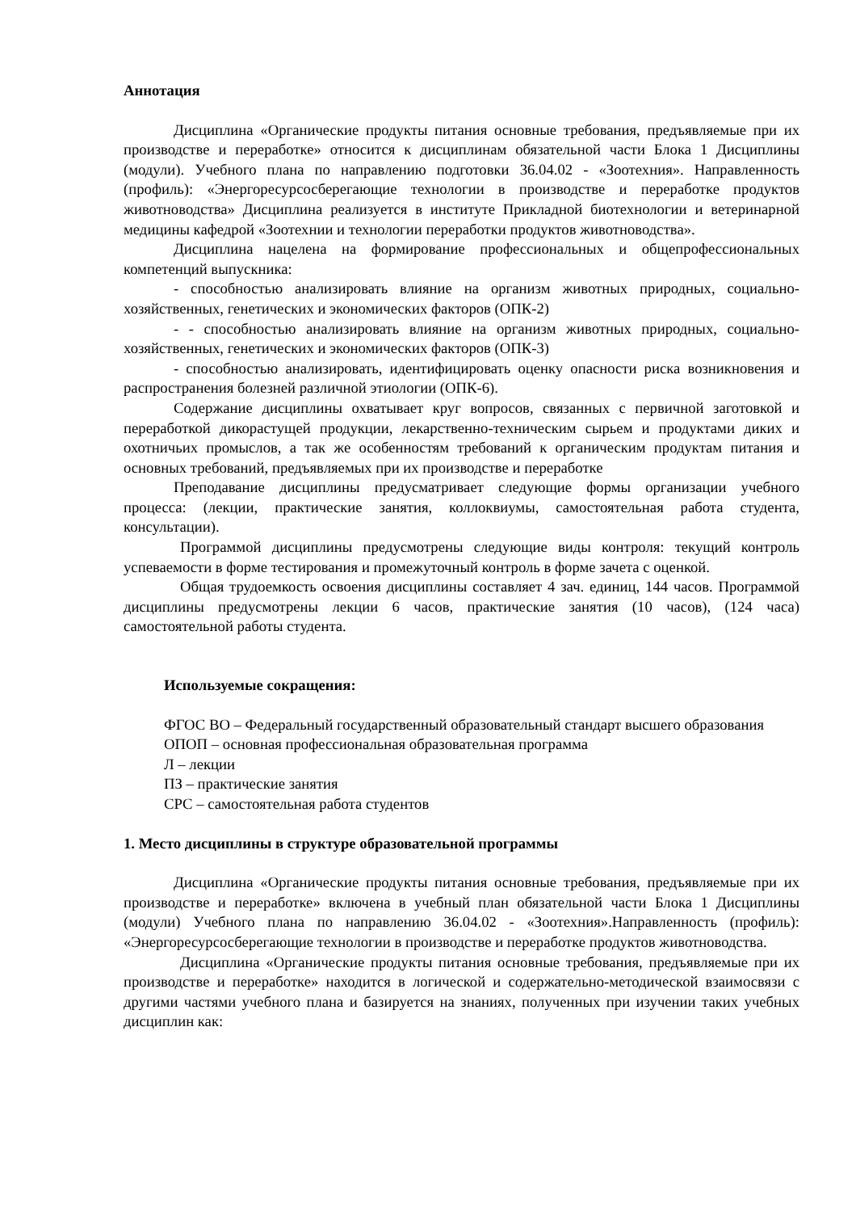Аннотация
Дисциплина «Органические продукты питания основные требования, предъявляемые при их производстве и переработке» относится к дисциплинам обязательной части Блока 1 Дисциплины (модули). Учебного плана по направлению подготовки 36.04.02 - «Зоотехния». Направленность (профиль): «Энергоресурсосберегающие технологии в производстве и переработке продуктов животноводства» Дисциплина реализуется в институте Прикладной биотехнологии и ветеринарной медицины кафедрой «Зоотехнии и технологии переработки продуктов животноводства».
Дисциплина нацелена на формирование профессиональных и общепрофессиональных компетенций выпускника:
- способностью анализировать влияние на организм животных природных, социально-хозяйственных, генетических и экономических факторов (ОПК-2)
- - способностью анализировать влияние на организм животных природных, социально-хозяйственных, генетических и экономических факторов (ОПК-3)
- способностью анализировать, идентифицировать оценку опасности риска возникновения и распространения болезней различной этиологии (ОПК-6).
Содержание дисциплины охватывает круг вопросов, связанных с первичной заготовкой и переработкой дикорастущей продукции, лекарственно-техническим сырьем и продуктами диких и охотничьих промыслов, а так же особенностям требований к органическим продуктам питания и основных требований, предъявляемых при их производстве и переработке
Преподавание дисциплины предусматривает следующие формы организации учебного процесса: (лекции, практические занятия, коллоквиумы, самостоятельная работа студента, консультации).
Программой дисциплины предусмотрены следующие виды контроля: текущий контроль успеваемости в форме тестирования и промежуточный контроль в форме зачета с оценкой.
Общая трудоемкость освоения дисциплины составляет 4 зач. единиц, 144 часов. Программой дисциплины предусмотрены лекции 6 часов, практические занятия (10 часов), (124 часа) самостоятельной работы студента.
Используемые сокращения:
ФГОС ВО – Федеральный государственный образовательный стандарт высшего образования
ОПОП – основная профессиональная образовательная программа
Л – лекции
ПЗ – практические занятия
СРС – самостоятельная работа студентов
1. Место дисциплины в структуре образовательной программы
Дисциплина «Органические продукты питания основные требования, предъявляемые при их производстве и переработке» включена в учебный план обязательной части Блока 1 Дисциплины (модули) Учебного плана по направлению 36.04.02 - «Зоотехния».Направленность (профиль): «Энергоресурсосберегающие технологии в производстве и переработке продуктов животноводства.
Дисциплина «Органические продукты питания основные требования, предъявляемые при их производстве и переработке» находится в логической и содержательно-методической взаимосвязи с другими частями учебного плана и базируется на знаниях, полученных при изучении таких учебных дисциплин как: